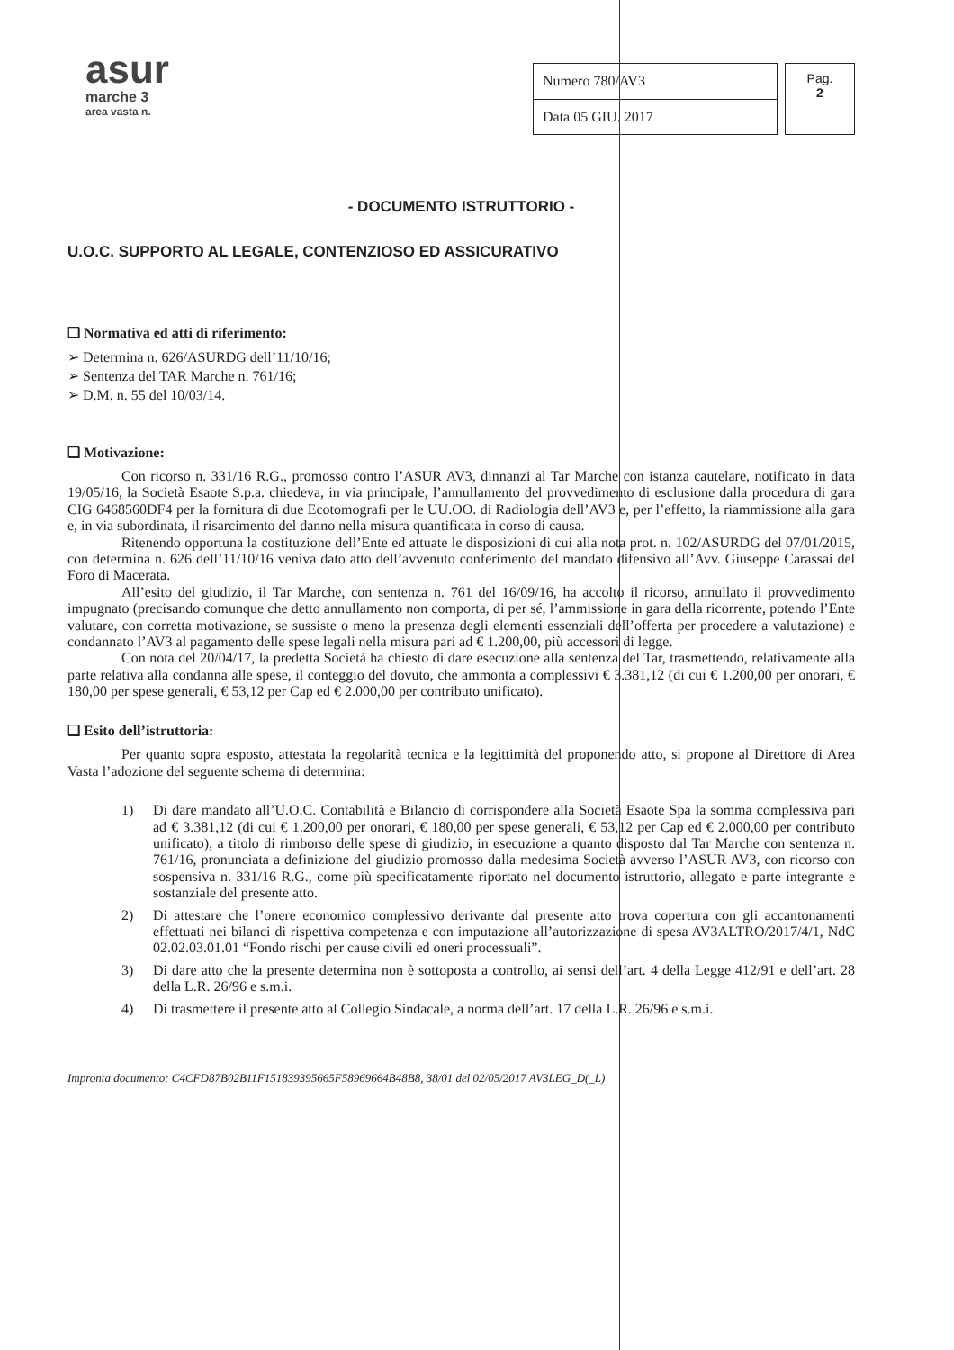asur
marche 3
area vasta n.
| Numero 780/AV3 |
| Data 05 GIU. 2017 |
Pag.
2
- DOCUMENTO ISTRUTTORIO -
U.O.C. SUPPORTO AL LEGALE, CONTENZIOSO ED ASSICURATIVO
❑ Normativa ed atti di riferimento:
➢ Determina n. 626/ASURDG dell’11/10/16;
➢ Sentenza del TAR Marche n. 761/16;
➢ D.M. n. 55 del 10/03/14.
❑ Motivazione:
Con ricorso n. 331/16 R.G., promosso contro l’ASUR AV3, dinnanzi al Tar Marche con istanza cautelare, notificato in data 19/05/16, la Società Esaote S.p.a. chiedeva, in via principale, l’annullamento del provvedimento di esclusione dalla procedura di gara CIG 6468560DF4 per la fornitura di due Ecotomografi per le UU.OO. di Radiologia dell’AV3 e, per l’effetto, la riammissione alla gara e, in via subordinata, il risarcimento del danno nella misura quantificata in corso di causa.
Ritenendo opportuna la costituzione dell’Ente ed attuate le disposizioni di cui alla nota prot. n. 102/ASURDG del 07/01/2015, con determina n. 626 dell’11/10/16 veniva dato atto dell’avvenuto conferimento del mandato difensivo all’Avv. Giuseppe Carassai del Foro di Macerata.
All’esito del giudizio, il Tar Marche, con sentenza n. 761 del 16/09/16, ha accolto il ricorso, annullato il provvedimento impugnato (precisando comunque che detto annullamento non comporta, di per sé, l’ammissione in gara della ricorrente, potendo l’Ente valutare, con corretta motivazione, se sussiste o meno la presenza degli elementi essenziali dell’offerta per procedere a valutazione) e condannato l’AV3 al pagamento delle spese legali nella misura pari ad € 1.200,00, più accessori di legge.
Con nota del 20/04/17, la predetta Società ha chiesto di dare esecuzione alla sentenza del Tar, trasmettendo, relativamente alla parte relativa alla condanna alle spese, il conteggio del dovuto, che ammonta a complessivi € 3.381,12 (di cui € 1.200,00 per onorari, € 180,00 per spese generali, € 53,12 per Cap ed € 2.000,00 per contributo unificato).
❑ Esito dell’istruttoria:
Per quanto sopra esposto, attestata la regolarità tecnica e la legittimità del proponendo atto, si propone al Direttore di Area Vasta l’adozione del seguente schema di determina:
1) Di dare mandato all’U.O.C. Contabilità e Bilancio di corrispondere alla Società Esaote Spa la somma complessiva pari ad € 3.381,12 (di cui € 1.200,00 per onorari, € 180,00 per spese generali, € 53,12 per Cap ed € 2.000,00 per contributo unificato), a titolo di rimborso delle spese di giudizio, in esecuzione a quanto disposto dal Tar Marche con sentenza n. 761/16, pronunciata a definizione del giudizio promosso dalla medesima Società avverso l’ASUR AV3, con ricorso con sospensiva n. 331/16 R.G., come più specificatamente riportato nel documento istruttorio, allegato e parte integrante e sostanziale del presente atto.
2) Di attestare che l’onere economico complessivo derivante dal presente atto trova copertura con gli accantonamenti effettuati nei bilanci di rispettiva competenza e con imputazione all’autorizzazione di spesa AV3ALTRO/2017/4/1, NdC 02.02.03.01.01 “Fondo rischi per cause civili ed oneri processuali”.
3) Di dare atto che la presente determina non è sottoposta a controllo, ai sensi dell’art. 4 della Legge 412/91 e dell’art. 28 della L.R. 26/96 e s.m.i.
4) Di trasmettere il presente atto al Collegio Sindacale, a norma dell’art. 17 della L.R. 26/96 e s.m.i.
Impronta documento: C4CFD87B02B11F151839395665F58969664B48B8, 38/01 del 02/05/2017 AV3LEG_D(_L)